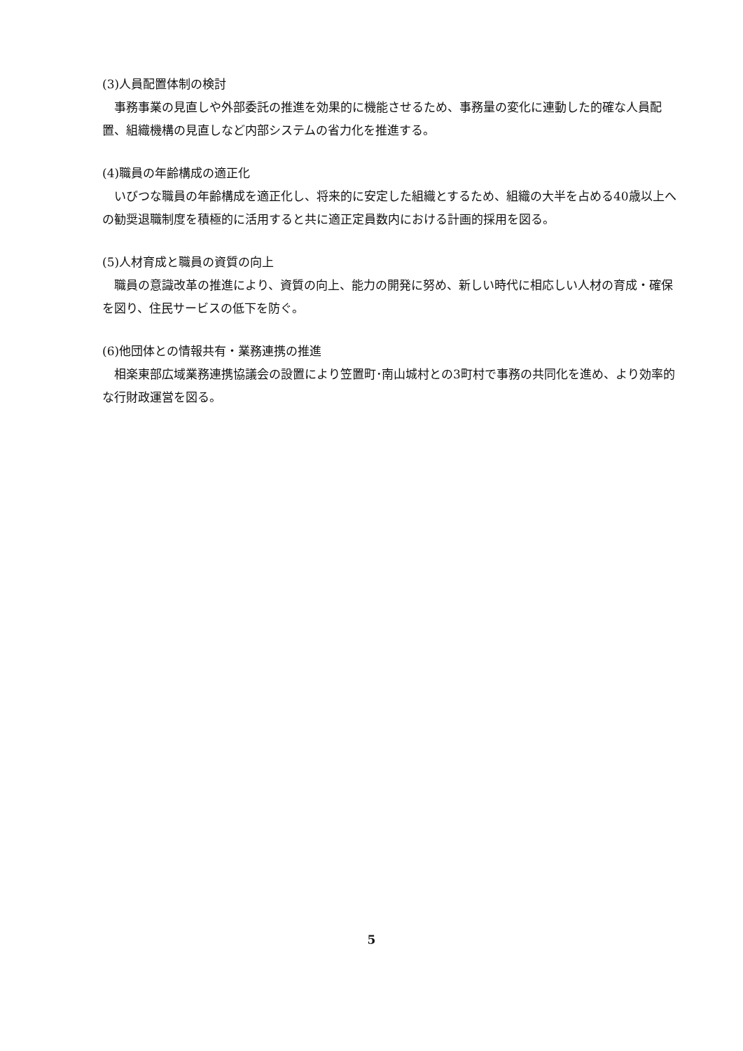(3)人員配置体制の検討
事務事業の見直しや外部委託の推進を効果的に機能させるため、事務量の変化に連動した的確な人員配置、組織機構の見直しなど内部システムの省力化を推進する。
(4)職員の年齢構成の適正化
いびつな職員の年齢構成を適正化し、将来的に安定した組織とするため、組織の大半を占める40歳以上への勧奨退職制度を積極的に活用すると共に適正定員数内における計画的採用を図る。
(5)人材育成と職員の資質の向上
職員の意識改革の推進により、資質の向上、能力の開発に努め、新しい時代に相応しい人材の育成・確保を図り、住民サービスの低下を防ぐ。
(6)他団体との情報共有・業務連携の推進
相楽東部広域業務連携協議会の設置により笠置町･南山城村との3町村で事務の共同化を進め、より効率的な行財政運営を図る。
5